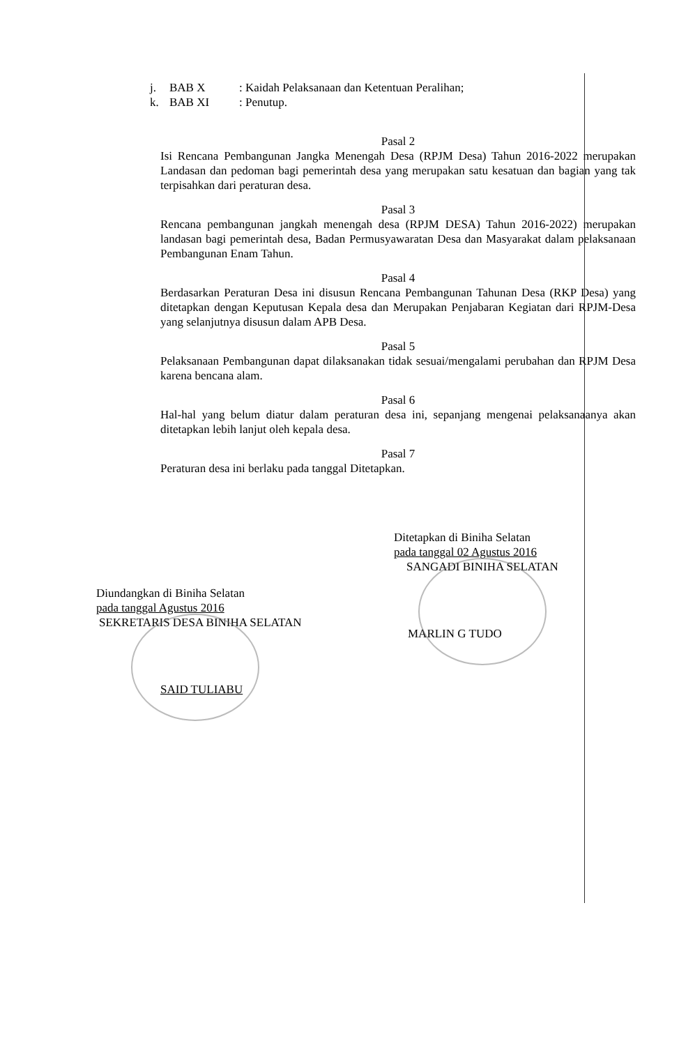j. BAB X: Kaidah Pelaksanaan dan Ketentuan Peralihan;
k. BAB XI: Penutup.
Pasal 2
Isi Rencana Pembangunan Jangka Menengah Desa (RPJM Desa) Tahun 2016-2022 merupakan Landasan dan pedoman bagi pemerintah desa yang merupakan satu kesatuan dan bagian yang tak terpisahkan dari peraturan desa.
Pasal 3
Rencana pembangunan jangkah menengah desa (RPJM DESA) Tahun 2016-2022) merupakan landasan bagi pemerintah desa, Badan Permusyawaratan Desa dan Masyarakat dalam pelaksanaan Pembangunan Enam Tahun.
Pasal 4
Berdasarkan Peraturan Desa ini disusun Rencana Pembangunan Tahunan Desa (RKP Desa) yang ditetapkan dengan Keputusan Kepala desa dan Merupakan Penjabaran Kegiatan dari RPJM-Desa yang selanjutnya disusun dalam APB Desa.
Pasal 5
Pelaksanaan Pembangunan dapat dilaksanakan tidak sesuai/mengalami perubahan dan RPJM Desa karena bencana alam.
Pasal 6
Hal-hal yang belum diatur dalam peraturan desa ini, sepanjang mengenai pelaksanaanya akan ditetapkan lebih lanjut oleh kepala desa.
Pasal 7
Peraturan desa ini berlaku pada tanggal Ditetapkan.
Ditetapkan di Biniha Selatan
pada tanggal 02 Agustus 2016
SANGADI BINIHA SELATAN
MARLIN G TUDO
Diundangkan di Biniha Selatan
pada tanggal Agustus 2016
SEKRETARIS DESA BINIHA SELATAN
SAID TULIABU